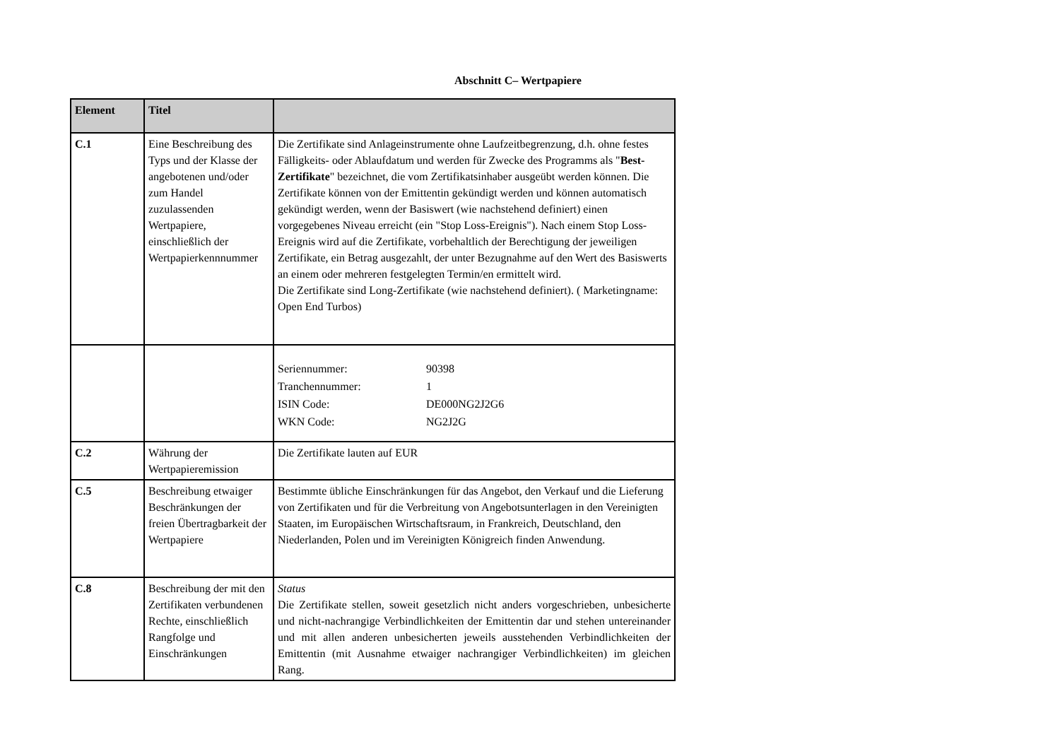Abschnitt C– Wertpapiere
| Element | Titel | |
| --- | --- | --- |
| C.1 | Eine Beschreibung des Typs und der Klasse der angebotenen und/oder zum Handel zuzulassenden Wertpapiere, einschließlich der Wertpapierkennnummer | Die Zertifikate sind Anlageinstrumente ohne Laufzeitbegrenzung, d.h. ohne festes Fälligkeits- oder Ablaufdatum und werden für Zwecke des Programms als " Best-Zertifikate " bezeichnet, die vom Zertifikatsinhaber ausgeübt werden können. Die Zertifikate können von der Emittentin gekündigt werden und können automatisch gekündigt werden, wenn der Basiswert (wie nachstehend definiert) einen vorgegebenes Niveau erreicht (ein "Stop Loss-Ereignis"). Nach einem Stop Loss-Ereignis wird auf die Zertifikate, vorbehaltlich der Berechtigung der jeweiligen Zertifikate, ein Betrag ausgezahlt, der unter Bezugnahme auf den Wert des Basiswerts an einem oder mehreren festgelegten Termin/en ermittelt wird. Die Zertifikate sind Long-Zertifikate (wie nachstehend definiert). ( Marketingname: Open End Turbos) |
| | | / Seriennummer: / 90398 / / Tranchennummer: / 1 / / ISIN Code: / DE000NG2J2G6 / / WKN Code: / NG2J2G / |
| C.2 | Währung der Wertpapieremission | Die Zertifikate lauten auf EUR |
| C.5 | Beschreibung etwaiger Beschränkungen der freien Übertragbarkeit der Wertpapiere | Bestimmte übliche Einschränkungen für das Angebot, den Verkauf und die Lieferung von Zertifikaten und für die Verbreitung von Angebotsunterlagen in den Vereinigten Staaten, im Europäischen Wirtschaftsraum, in Frankreich, Deutschland, den Niederlanden, Polen und im Vereinigten Königreich finden Anwendung. |
| C.8 | Beschreibung der mit den Zertifikaten verbundenen Rechte, einschließlich Rangfolge und Einschränkungen | Status Die Zertifikate stellen, soweit gesetzlich nicht anders vorgeschrieben, unbesicherte und nicht-nachrangige Verbindlichkeiten der Emittentin dar und stehen untereinander und mit allen anderen unbesicherten jeweils ausstehenden Verbindlichkeiten der Emittentin (mit Ausnahme etwaiger nachrangiger Verbindlichkeiten) im gleichen Rang. |